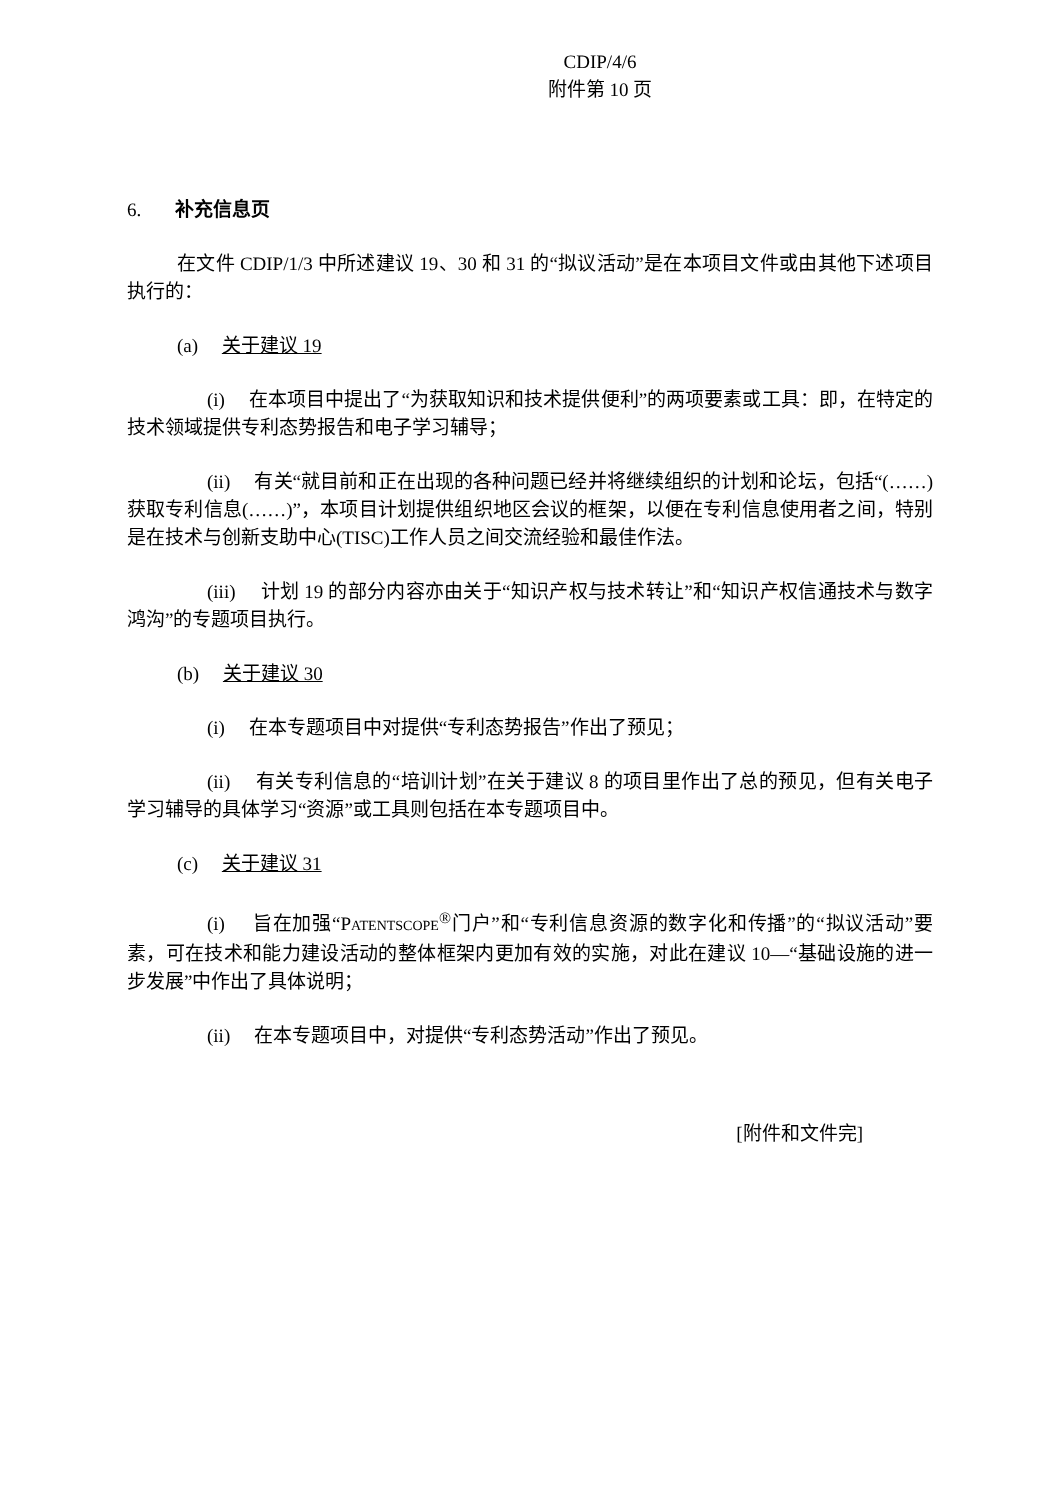CDIP/4/6
附件第 10 页
6. 补充信息页
在文件 CDIP/1/3 中所述建议 19、30 和 31 的“拟议活动”是在本项目文件或由其他下述项目执行的：
(a) 关于建议 19
(i) 在本项目中提出了“为获取知识和技术提供便利”的两项要素或工具：即，在特定的技术领域提供专利态势报告和电子学习辅导；
(ii) 有关“就目前和正在出现的各种问题已经并将继续组织的计划和论坛，包括“(……)获取专利信息(……)”，本项目计划提供组织地区会议的框架，以便在专利信息使用者之间，特别是在技术与创新支助中心(TISC)工作人员之间交流经验和最佳作法。
(iii) 计划 19 的部分内容亦由关于“知识产权与技术转让”和“知识产权信通技术与数字鸿沟”的专题项目执行。
(b) 关于建议 30
(i) 在本专题项目中对提供“专利态势报告”作出了预见；
(ii) 有关专利信息的“培训计划”在关于建议 8 的项目里作出了总的预见，但有关电子学习辅导的具体学习“资源”或工具则包括在本专题项目中。
(c) 关于建议 31
(i) 旨在加强“PATENTSCOPE<sup>®</sup>门户”和“专利信息资源的数字化和传播”的“拟议活动”要素，可在技术和能力建设活动的整体框架内更加有效的实施，对此在建议 10—“基础设施的进一步发展”中作出了具体说明；
(ii) 在本专题项目中，对提供“专利态势活动”作出了预见。
[附件和文件完]